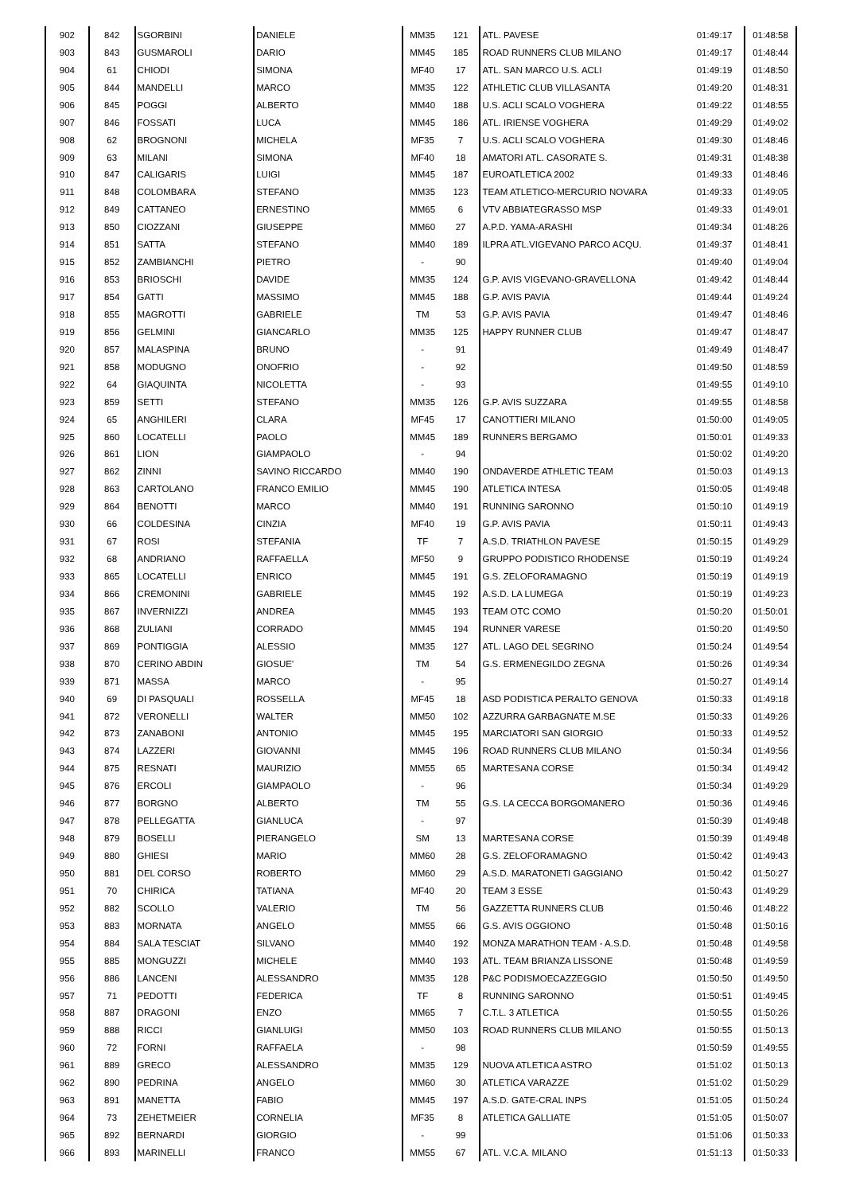| 902 | 842 | SGORBINI | DANIELE | MM35 | 121 | ATL. PAVESE | 01:49:17 | 01:48:58 |
| 903 | 843 | GUSMAROLI | DARIO | MM45 | 185 | ROAD RUNNERS CLUB MILANO | 01:49:17 | 01:48:44 |
| 904 | 61 | CHIODI | SIMONA | MF40 | 17 | ATL. SAN MARCO U.S. ACLI | 01:49:19 | 01:48:50 |
| 905 | 844 | MANDELLI | MARCO | MM35 | 122 | ATHLETIC CLUB VILLASANTA | 01:49:20 | 01:48:31 |
| 906 | 845 | POGGI | ALBERTO | MM40 | 188 | U.S. ACLI SCALO VOGHERA | 01:49:22 | 01:48:55 |
| 907 | 846 | FOSSATI | LUCA | MM45 | 186 | ATL. IRIENSE VOGHERA | 01:49:29 | 01:49:02 |
| 908 | 62 | BROGNONI | MICHELA | MF35 | 7 | U.S. ACLI SCALO VOGHERA | 01:49:30 | 01:48:46 |
| 909 | 63 | MILANI | SIMONA | MF40 | 18 | AMATORI ATL. CASORATE S. | 01:49:31 | 01:48:38 |
| 910 | 847 | CALIGARIS | LUIGI | MM45 | 187 | EUROATLETICA 2002 | 01:49:33 | 01:48:46 |
| 911 | 848 | COLOMBARA | STEFANO | MM35 | 123 | TEAM ATLETICO-MERCURIO NOVARA | 01:49:33 | 01:49:05 |
| 912 | 849 | CATTANEO | ERNESTINO | MM65 | 6 | VTV ABBIATEGRASSO MSP | 01:49:33 | 01:49:01 |
| 913 | 850 | CIOZZANI | GIUSEPPE | MM60 | 27 | A.P.D. YAMA-ARASHI | 01:49:34 | 01:48:26 |
| 914 | 851 | SATTA | STEFANO | MM40 | 189 | ILPRA ATL.VIGEVANO PARCO ACQU. | 01:49:37 | 01:48:41 |
| 915 | 852 | ZAMBIANCHI | PIETRO | - | 90 | | 01:49:40 | 01:49:04 |
| 916 | 853 | BRIOSCHI | DAVIDE | MM35 | 124 | G.P. AVIS VIGEVANO-GRAVELLONA | 01:49:42 | 01:48:44 |
| 917 | 854 | GATTI | MASSIMO | MM45 | 188 | G.P. AVIS PAVIA | 01:49:44 | 01:49:24 |
| 918 | 855 | MAGROTTI | GABRIELE | TM | 53 | G.P. AVIS PAVIA | 01:49:47 | 01:48:46 |
| 919 | 856 | GELMINI | GIANCARLO | MM35 | 125 | HAPPY RUNNER CLUB | 01:49:47 | 01:48:47 |
| 920 | 857 | MALASPINA | BRUNO | - | 91 | | 01:49:49 | 01:48:47 |
| 921 | 858 | MODUGNO | ONOFRIO | - | 92 | | 01:49:50 | 01:48:59 |
| 922 | 64 | GIAQUINTA | NICOLETTA | - | 93 | | 01:49:55 | 01:49:10 |
| 923 | 859 | SETTI | STEFANO | MM35 | 126 | G.P. AVIS SUZZARA | 01:49:55 | 01:48:58 |
| 924 | 65 | ANGHILERI | CLARA | MF45 | 17 | CANOTTIERI MILANO | 01:50:00 | 01:49:05 |
| 925 | 860 | LOCATELLI | PAOLO | MM45 | 189 | RUNNERS BERGAMO | 01:50:01 | 01:49:33 |
| 926 | 861 | LION | GIAMPAOLO | - | 94 | | 01:50:02 | 01:49:20 |
| 927 | 862 | ZINNI | SAVINO RICCARDO | MM40 | 190 | ONDAVERDE ATHLETIC TEAM | 01:50:03 | 01:49:13 |
| 928 | 863 | CARTOLANO | FRANCO EMILIO | MM45 | 190 | ATLETICA INTESA | 01:50:05 | 01:49:48 |
| 929 | 864 | BENOTTI | MARCO | MM40 | 191 | RUNNING SARONNO | 01:50:10 | 01:49:19 |
| 930 | 66 | COLDESINA | CINZIA | MF40 | 19 | G.P. AVIS PAVIA | 01:50:11 | 01:49:43 |
| 931 | 67 | ROSI | STEFANIA | TF | 7 | A.S.D. TRIATHLON PAVESE | 01:50:15 | 01:49:29 |
| 932 | 68 | ANDRIANO | RAFFAELLA | MF50 | 9 | GRUPPO PODISTICO RHODENSE | 01:50:19 | 01:49:24 |
| 933 | 865 | LOCATELLI | ENRICO | MM45 | 191 | G.S. ZELOFORAMAGNO | 01:50:19 | 01:49:19 |
| 934 | 866 | CREMONINI | GABRIELE | MM45 | 192 | A.S.D. LA LUMEGA | 01:50:19 | 01:49:23 |
| 935 | 867 | INVERNIZZI | ANDREA | MM45 | 193 | TEAM OTC COMO | 01:50:20 | 01:50:01 |
| 936 | 868 | ZULIANI | CORRADO | MM45 | 194 | RUNNER VARESE | 01:50:20 | 01:49:50 |
| 937 | 869 | PONTIGGIA | ALESSIO | MM35 | 127 | ATL. LAGO DEL SEGRINO | 01:50:24 | 01:49:54 |
| 938 | 870 | CERINO ABDIN | GIOSUE' | TM | 54 | G.S. ERMENEGILDO ZEGNA | 01:50:26 | 01:49:34 |
| 939 | 871 | MASSA | MARCO | - | 95 | | 01:50:27 | 01:49:14 |
| 940 | 69 | DI PASQUALI | ROSSELLA | MF45 | 18 | ASD PODISTICA PERALTO GENOVA | 01:50:33 | 01:49:18 |
| 941 | 872 | VERONELLI | WALTER | MM50 | 102 | AZZURRA GARBAGNATE M.SE | 01:50:33 | 01:49:26 |
| 942 | 873 | ZANABONI | ANTONIO | MM45 | 195 | MARCIATORI SAN GIORGIO | 01:50:33 | 01:49:52 |
| 943 | 874 | LAZZERI | GIOVANNI | MM45 | 196 | ROAD RUNNERS CLUB MILANO | 01:50:34 | 01:49:56 |
| 944 | 875 | RESNATI | MAURIZIO | MM55 | 65 | MARTESANA CORSE | 01:50:34 | 01:49:42 |
| 945 | 876 | ERCOLI | GIAMPAOLO | - | 96 | | 01:50:34 | 01:49:29 |
| 946 | 877 | BORGNO | ALBERTO | TM | 55 | G.S. LA CECCA BORGOMANERO | 01:50:36 | 01:49:46 |
| 947 | 878 | PELLEGATTA | GIANLUCA | - | 97 | | 01:50:39 | 01:49:48 |
| 948 | 879 | BOSELLI | PIERANGELO | SM | 13 | MARTESANA CORSE | 01:50:39 | 01:49:48 |
| 949 | 880 | GHIESI | MARIO | MM60 | 28 | G.S. ZELOFORAMAGNO | 01:50:42 | 01:49:43 |
| 950 | 881 | DEL CORSO | ROBERTO | MM60 | 29 | A.S.D. MARATONETI GAGGIANO | 01:50:42 | 01:50:27 |
| 951 | 70 | CHIRICA | TATIANA | MF40 | 20 | TEAM 3 ESSE | 01:50:43 | 01:49:29 |
| 952 | 882 | SCOLLO | VALERIO | TM | 56 | GAZZETTA RUNNERS CLUB | 01:50:46 | 01:48:22 |
| 953 | 883 | MORNATA | ANGELO | MM55 | 66 | G.S. AVIS OGGIONO | 01:50:48 | 01:50:16 |
| 954 | 884 | SALA TESCIAT | SILVANO | MM40 | 192 | MONZA MARATHON TEAM - A.S.D. | 01:50:48 | 01:49:58 |
| 955 | 885 | MONGUZZI | MICHELE | MM40 | 193 | ATL. TEAM BRIANZA LISSONE | 01:50:48 | 01:49:59 |
| 956 | 886 | LANCENI | ALESSANDRO | MM35 | 128 | P&C PODISMOECAZZEGGIO | 01:50:50 | 01:49:50 |
| 957 | 71 | PEDOTTI | FEDERICA | TF | 8 | RUNNING SARONNO | 01:50:51 | 01:49:45 |
| 958 | 887 | DRAGONI | ENZO | MM65 | 7 | C.T.L. 3 ATLETICA | 01:50:55 | 01:50:26 |
| 959 | 888 | RICCI | GIANLUIGI | MM50 | 103 | ROAD RUNNERS CLUB MILANO | 01:50:55 | 01:50:13 |
| 960 | 72 | FORNI | RAFFAELA | - | 98 | | 01:50:59 | 01:49:55 |
| 961 | 889 | GRECO | ALESSANDRO | MM35 | 129 | NUOVA ATLETICA ASTRO | 01:51:02 | 01:50:13 |
| 962 | 890 | PEDRINA | ANGELO | MM60 | 30 | ATLETICA VARAZZE | 01:51:02 | 01:50:29 |
| 963 | 891 | MANETTA | FABIO | MM45 | 197 | A.S.D. GATE-CRAL INPS | 01:51:05 | 01:50:24 |
| 964 | 73 | ZEHETMEIER | CORNELIA | MF35 | 8 | ATLETICA GALLIATE | 01:51:05 | 01:50:07 |
| 965 | 892 | BERNARDI | GIORGIO | - | 99 | | 01:51:06 | 01:50:33 |
| 966 | 893 | MARINELLI | FRANCO | MM55 | 67 | ATL. V.C.A. MILANO | 01:51:13 | 01:50:33 |